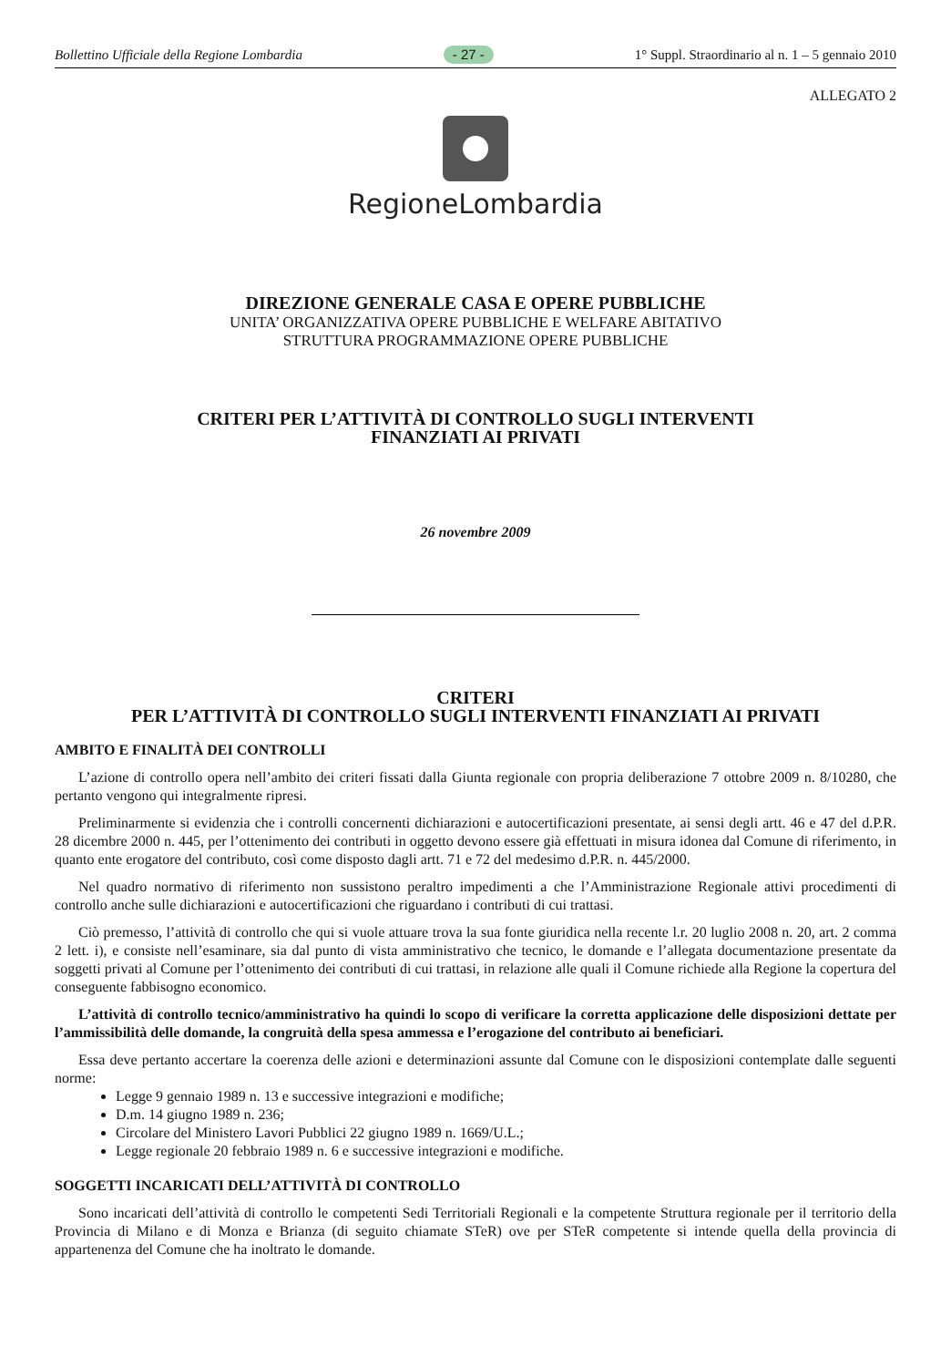Bollettino Ufficiale della Regione Lombardia - 27 - 1° Suppl. Straordinario al n. 1 – 5 gennaio 2010
ALLEGATO 2
RegioneLombardia
DIREZIONE GENERALE CASA E OPERE PUBBLICHE
UNITA’ ORGANIZZATIVA OPERE PUBBLICHE E WELFARE ABITATIVO
STRUTTURA PROGRAMMAZIONE OPERE PUBBLICHE
CRITERI PER L’ATTIVITÀ DI CONTROLLO SUGLI INTERVENTI
FINANZIATI AI PRIVATI
26 novembre 2009
CRITERI
PER L’ATTIVITÀ DI CONTROLLO SUGLI INTERVENTI FINANZIATI AI PRIVATI
AMBITO E FINALITÀ DEI CONTROLLI
L’azione di controllo opera nell’ambito dei criteri fissati dalla Giunta regionale con propria deliberazione 7 ottobre 2009 n. 8/10280, che pertanto vengono qui integralmente ripresi.
Preliminarmente si evidenzia che i controlli concernenti dichiarazioni e autocertificazioni presentate, ai sensi degli artt. 46 e 47 del d.P.R. 28 dicembre 2000 n. 445, per l’ottenimento dei contributi in oggetto devono essere già effettuati in misura idonea dal Comune di riferimento, in quanto ente erogatore del contributo, così come disposto dagli artt. 71 e 72 del medesimo d.P.R. n. 445/2000.
Nel quadro normativo di riferimento non sussistono peraltro impedimenti a che l’Amministrazione Regionale attivi procedimenti di controllo anche sulle dichiarazioni e autocertificazioni che riguardano i contributi di cui trattasi.
Ciò premesso, l’attività di controllo che qui si vuole attuare trova la sua fonte giuridica nella recente l.r. 20 luglio 2008 n. 20, art. 2 comma 2 lett. i), e consiste nell’esaminare, sia dal punto di vista amministrativo che tecnico, le domande e l’allegata documentazione presentate da soggetti privati al Comune per l’ottenimento dei contributi di cui trattasi, in relazione alle quali il Comune richiede alla Regione la copertura del conseguente fabbisogno economico.
L’attività di controllo tecnico/amministrativo ha quindi lo scopo di verificare la corretta applicazione delle disposizioni dettate per l’ammissibilità delle domande, la congruità della spesa ammessa e l’erogazione del contributo ai beneficiari.
Essa deve pertanto accertare la coerenza delle azioni e determinazioni assunte dal Comune con le disposizioni contemplate dalle seguenti norme:
Legge 9 gennaio 1989 n. 13 e successive integrazioni e modifiche;
D.m. 14 giugno 1989 n. 236;
Circolare del Ministero Lavori Pubblici 22 giugno 1989 n. 1669/U.L.;
Legge regionale 20 febbraio 1989 n. 6 e successive integrazioni e modifiche.
SOGGETTI INCARICATI DELL’ATTIVITÀ DI CONTROLLO
Sono incaricati dell’attività di controllo le competenti Sedi Territoriali Regionali e la competente Struttura regionale per il territorio della Provincia di Milano e di Monza e Brianza (di seguito chiamate STeR) ove per STeR competente si intende quella della provincia di appartenenza del Comune che ha inoltrato le domande.